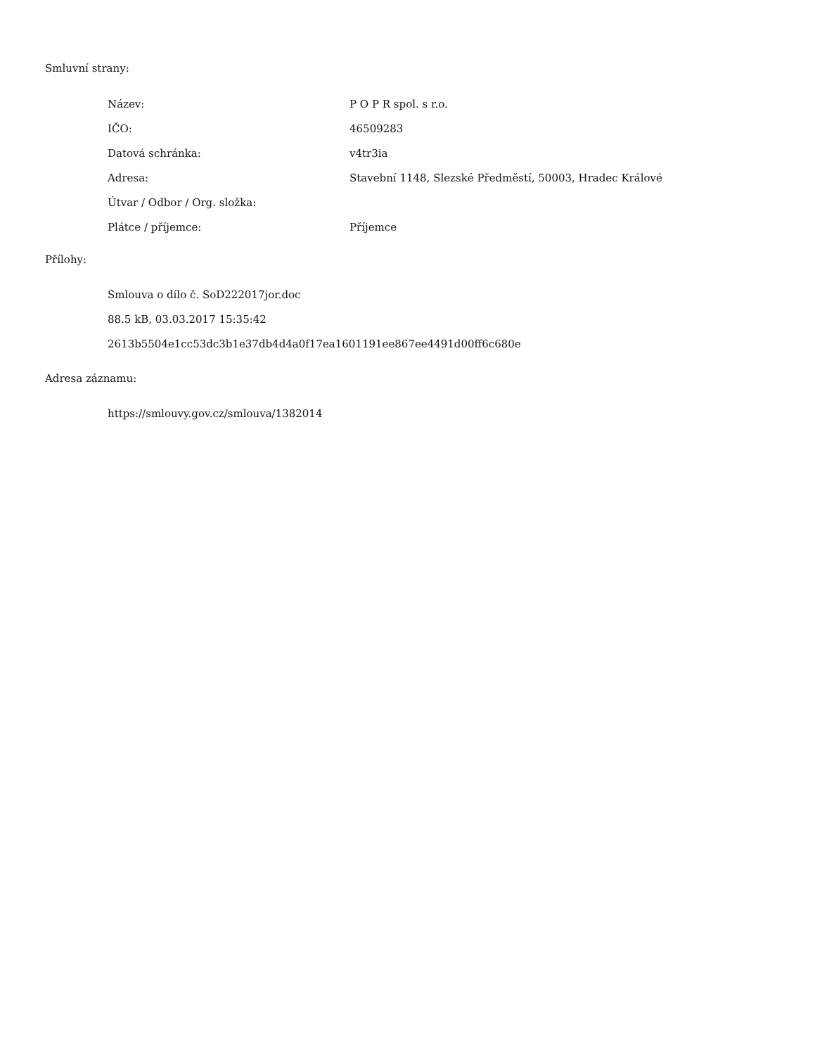Smluvní strany:
| Název: | P O P R spol. s r.o. |
| IČO: | 46509283 |
| Datová schránka: | v4tr3ia |
| Adresa: | Stavební 1148, Slezské Předměstí, 50003, Hradec Králové |
| Útvar / Odbor / Org. složka: | |
| Plátce / příjemce: | Příjemce |
Přílohy:
Smlouva o dílo č. SoD222017jor.doc
88.5 kB, 03.03.2017 15:35:42
2613b5504e1cc53dc3b1e37db4d4a0f17ea1601191ee867ee4491d00ff6c680e
Adresa záznamu:
https://smlouvy.gov.cz/smlouva/1382014